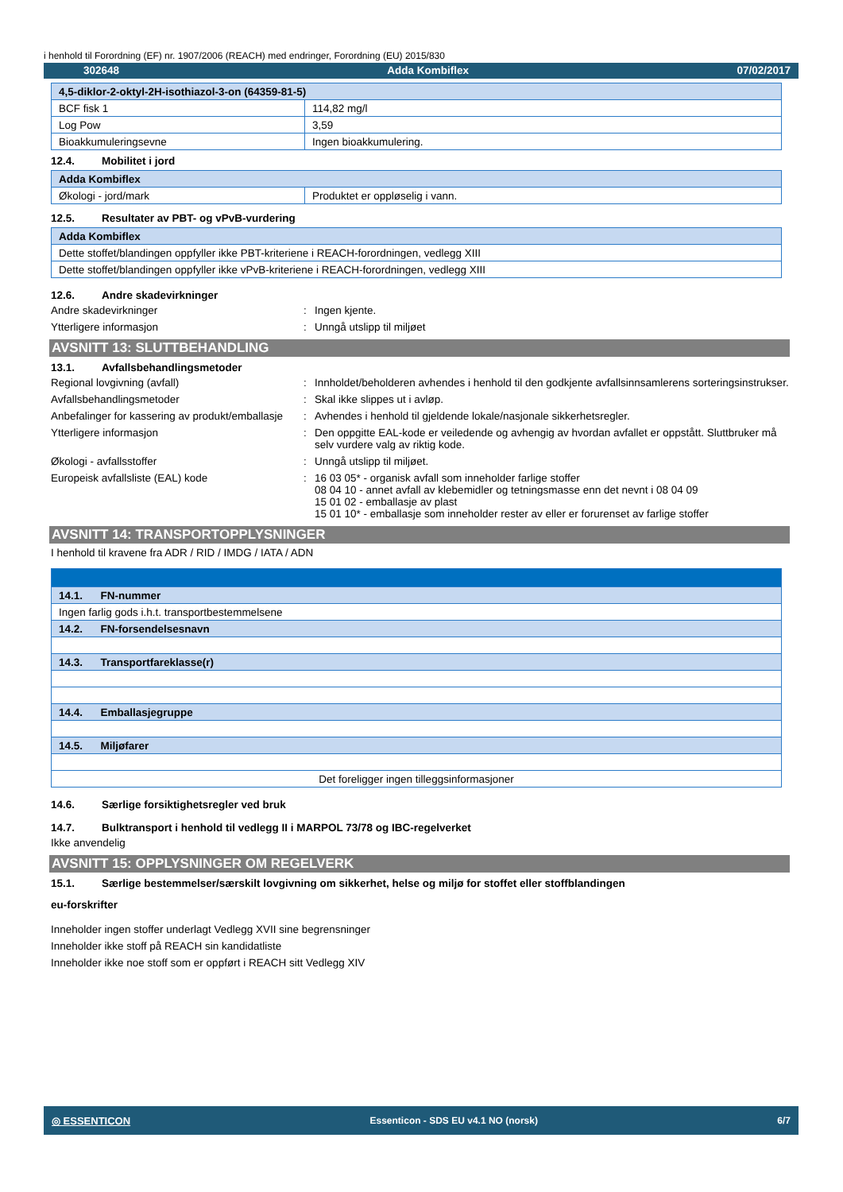i henhold til Forordning (EF) nr. 1907/2006 (REACH) med endringer, Forordning (EU) 2015/830
302648 Adda Kombiflex 07/02/2017
| 4,5-diklor-2-oktyl-2H-isothiazol-3-on (64359-81-5) | |
| BCF fisk 1 | 114,82 mg/l |
| Log Pow | 3,59 |
| Bioakkumuleringsevne | Ingen bioakkumulering. |
12.4. Mobilitet i jord
| Adda Kombiflex | |
| Økologi - jord/mark | Produktet er oppløselig i vann. |
12.5. Resultater av PBT- og vPvB-vurdering
| Adda Kombiflex |
| Dette stoffet/blandingen oppfyller ikke PBT-kriteriene i REACH-forordningen, vedlegg XIII |
| Dette stoffet/blandingen oppfyller ikke vPvB-kriteriene i REACH-forordningen, vedlegg XIII |
12.6. Andre skadevirkninger
Andre skadevirkninger : Ingen kjente.
Ytterligere informasjon : Unngå utslipp til miljøet
AVSNITT 13: SLUTTBEHANDLING
13.1. Avfallsbehandlingsmetoder
Regional lovgivning (avfall) : Innholdet/beholderen avhendes i henhold til den godkjente avfallsinnsamlerens sorteringsinstrukser.
Avfallsbehandlingsmetoder : Skal ikke slippes ut i avløp.
Anbefalinger for kassering av produkt/emballasje
: Avhendes i henhold til gjeldende lokale/nasjonale sikkerhetsregler.
Ytterligere informasjon : Den oppgitte EAL-kode er veiledende og avhengig av hvordan avfallet er oppstått. Sluttbruker må selv vurdere valg av riktig kode.
Økologi - avfallsstoffer : Unngå utslipp til miljøet.
Europeisk avfallsliste (EAL) kode : 16 03 05* - organisk avfall som inneholder farlige stoffer
08 04 10 - annet avfall av klebemidler og tetningsmasse enn det nevnt i 08 04 09
15 01 02 - emballasje av plast
15 01 10* - emballasje som inneholder rester av eller er forurenset av farlige stoffer
AVSNITT 14: TRANSPORTOPPLYSNINGER
I henhold til kravene fra ADR / RID / IMDG / IATA / ADN
| 14.1. FN-nummer |
| Ingen farlig gods i.h.t. transportbestemmelsene |
| 14.2. FN-forsendelsesnavn |
| 14.3. Transportfareklasse(r) |
| 14.4. Emballasjegruppe |
| 14.5. Miljøfarer |
| Det foreligger ingen tilleggsinformasjoner |
14.6. Særlige forsiktighetsregler ved bruk
14.7. Bulktransport i henhold til vedlegg II i MARPOL 73/78 og IBC-regelverket
Ikke anvendelig
AVSNITT 15: OPPLYSNINGER OM REGELVERK
15.1. Særlige bestemmelser/særskilt lovgivning om sikkerhet, helse og miljø for stoffet eller stoffblandingen
eu-forskrifter
Inneholder ingen stoffer underlagt Vedlegg XVII sine begrensninger
Inneholder ikke stoff på REACH sin kandidatliste
Inneholder ikke noe stoff som er oppført i REACH sitt Vedlegg XIV
◎ ESSENTICON Essenticon - SDS EU v4.1 NO (norsk) 6/7